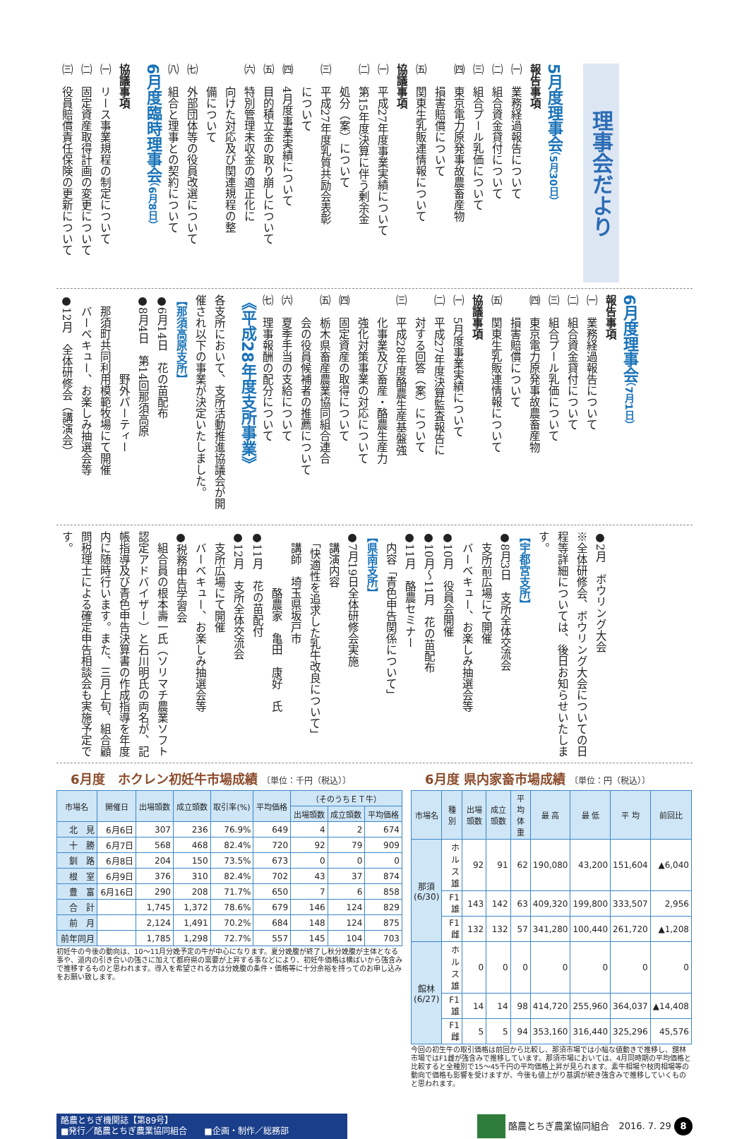理事会だより
5月度理事会（5月30日）
報告事項
㈠　業務経過報告について
㈡　組合資金貸付について
㈢　組合プール乳価について
㈣　東京電力原発事故農畜産物
　　損害賠償について
㈤　関東生乳販連情報について
協議事項
㈠　平成27年度事業実績について
㈡　第15年度決算に伴う剰余金
　　処分（案）について
㈢　平成27年度乳質共励会表彰
　　について
㈣　4月度事業実績について
㈤　目的積立金の取り崩しについて
㈥　特別管理未収金の適正化に
　　向けた対応及び関連規程の整
　　備について
㈦　外部団体等の役員改選について
㈧　組合と理事との契約について
6月度臨時理事会（6月8日）
協議事項
㈠　リース事業規程の制定について
㈡　固定資産取得計画の変更について
㈢　役員賠償責任保険の更新について
6月度理事会（7月1日）
報告事項
㈠　業務経過報告について
㈡　組合資金貸付について
㈢　組合プール乳価について
㈣　東京電力原発事故農畜産物
　　損害賠償について
㈤　関東生乳販連情報について
協議事項
㈠　5月度事業実績について
㈡　平成27年度決算監査報告に
　　対する回答（案）について
㈢　平成28年度酪農生産基盤強
　　化事業及び畜産・酪農生産力
　　強化対策事業の対応について
㈣　固定資産の取得について
㈤　栃木県畜産農業協同組合連合
　　会の役員候補者の推薦について
㈥　夏季手当の支給について
㈦　理事報酬の配分について
《平成28年度支所事業》
各支所において、支所活動推進協議会が開催され以下の事業が決定いたしました。
【那須高原支所】
●6月14日　花の苗配布
●8月4日　第14回那須高原
　　　　　　　野外パーティー
　那須町共同利用模範牧場にて開催
　バーベキュー、お楽しみ抽選会等
●12月　全体研修会（講演会）
●2月　ボウリング大会
※全体研修会、ボウリング大会についての日程等詳細については、後日お知らせいたします。
【宇都宮支所】
●8月3日　支所全体交流会
　支所前広場にて開催
　バーベキュー、お楽しみ抽選会等
●10月　役員会開催
●10月〜11月　花の苗配布
●11月　酪農セミナー
　内容「青色申告関係について」
【県南支所】
●7月19日全体研修会実施
　講演内容
　「快適性を追求した乳牛改良について」
　講師　埼玉県坂戸市
　　　　　酪農家　亀田　康好　氏
●11月　花の苗配付
●12月　支所全体交流会
　支所広場にて開催
　バーベキュー、お楽しみ抽選会等
●税務申告学習会
　組合員の根本壽一氏（ソリマチ農業ソフト認定アドバイザー）と石川明氏の両名が、記帳指導及び青色申告決算書の作成指導を年度内に随時行います。また、三月上旬、組合顧問税理士による確定申告相談会も実施予定です。
6月度　ホクレン初妊牛市場成績 〔単位：千円（税込）〕
| 市場名 | 開催日 | 出場頭数 | 成立頭数 | 取引率(%) | 平均価格 | （そのうちＥＴ牛） | | |
| --- | --- | --- | --- | --- | --- | --- | --- | --- |
| | | | | | | 出場頭数 | 成立頭数 | 平均価格 |
| 北 見 | 6月6日 | 307 | 236 | 76.9% | 649 | 4 | 2 | 674 |
| 十 勝 | 6月7日 | 568 | 468 | 82.4% | 720 | 92 | 79 | 909 |
| 釧 路 | 6月8日 | 204 | 150 | 73.5% | 673 | 0 | 0 | 0 |
| 根 室 | 6月9日 | 376 | 310 | 82.4% | 702 | 43 | 37 | 874 |
| 豊 富 | 6月16日 | 290 | 208 | 71.7% | 650 | 7 | 6 | 858 |
| 合 計 | | 1,745 | 1,372 | 78.6% | 679 | 146 | 124 | 829 |
| 前 月 | | 2,124 | 1,491 | 70.2% | 684 | 148 | 124 | 875 |
| 前年同月 | | 1,785 | 1,298 | 72.7% | 557 | 145 | 104 | 703 |
初妊牛の今後の動向は、10〜11月分娩予定の牛が中心になります。夏分娩腹が終了し秋分娩腹が主体となる事や、道内の引き合いの強さに加えて都府県の需要が上昇する事などにより、初妊牛価格は横ばいから強含みで推移するものと思われます。導入を希望される方は分娩腹の条件・価格等に十分余裕を持ってのお申し込みをお願い致します。
6月度 県内家畜市場成績 〔単位：円（税込）〕
| 市場名 | 種 別 | 出場頭数 | 成立頭数 | 平均体重 | 最 高 | 最 低 | 平 均 | 前回比 |
| --- | --- | --- | --- | --- | --- | --- | --- | --- |
| 那須 (6/30) | ホルス雄 | 92 | 91 | 62 | 190,080 | 43,200 | 151,604 | ▲6,040 |
| | F1雄 | 143 | 142 | 63 | 409,320 | 199,800 | 333,507 | 2,956 |
| | F1雌 | 132 | 132 | 57 | 341,280 | 100,440 | 261,720 | ▲1,208 |
| 館林 (6/27) | ホルス雄 | 0 | 0 | 0 | 0 | 0 | 0 | 0 |
| | F1雄 | 14 | 14 | 98 | 414,720 | 255,960 | 364,037 | ▲14,408 |
| | F1雌 | 5 | 5 | 94 | 353,160 | 316,440 | 325,296 | 45,576 |
今回の初生牛の取引価格は前回から比較し、那須市場では小幅な値動きで推移し、舘林市場ではF1雌が強含みで推移しています。那須市場においては、4月同時期の平均価格と比較すると全種別で15〜45千円の平均価格上昇が見られます。素牛相場や枝肉相場等の動向で価格も影響を受けますが、今後も値上がり基調が続き強含みで推移していくものと思われます。
酪農とちぎ機関誌【第89号】
■発行／酪農とちぎ農業協同組合　　■企画・制作／総務部
酪農とちぎ農業協同組合　2016. 7. 29 8